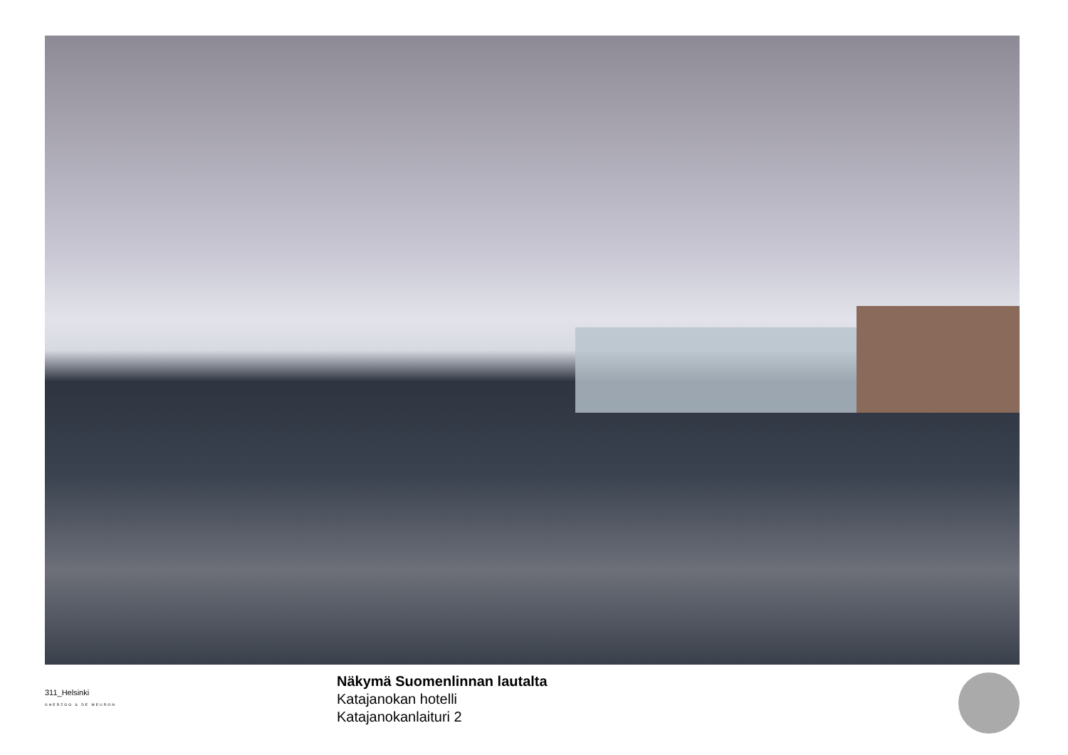311_Helsinki
©HERZOG & DE MEURON
Näkymä Suomenlinnan lautalta
Katajanokan hotelli
Katajanokanlaituri 2